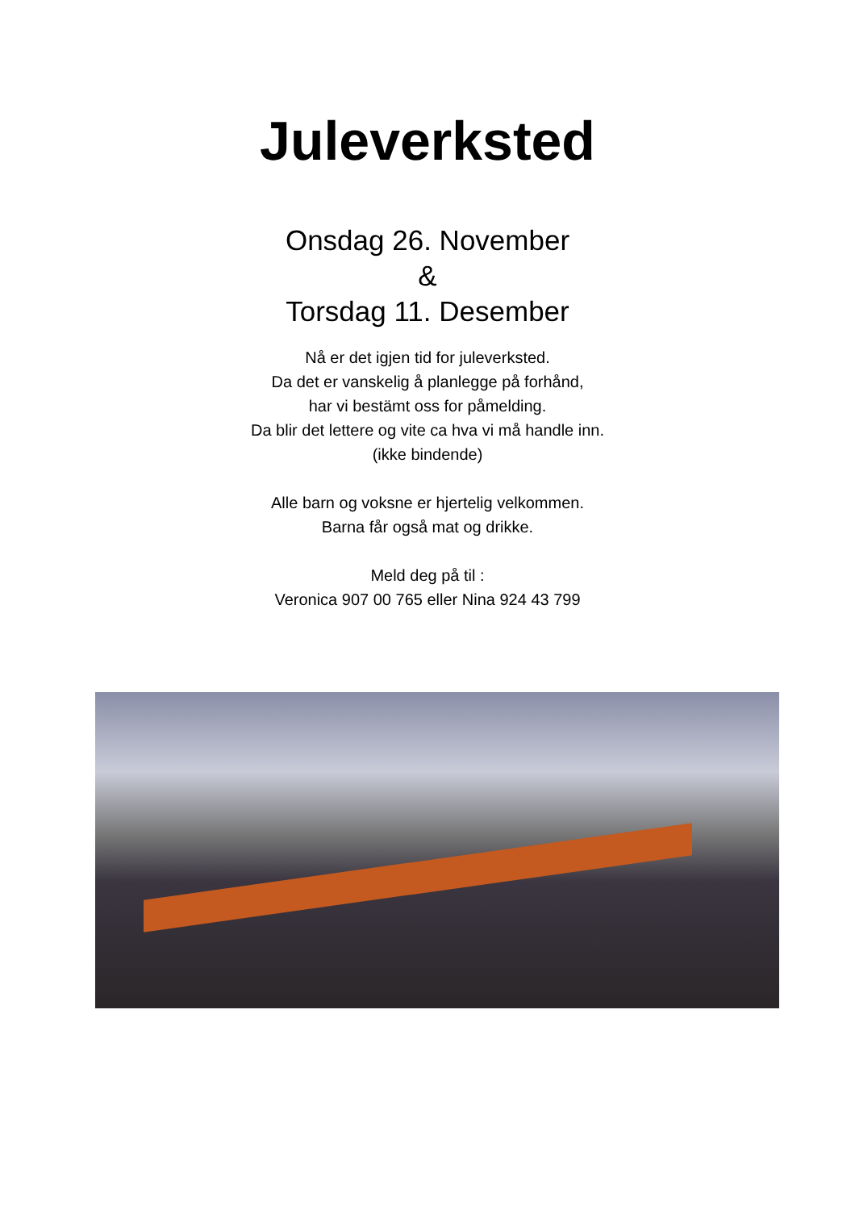Juleverksted
Onsdag 26. November
&
Torsdag 11. Desember
Nå er det igjen tid for juleverksted.
Da det er vanskelig å planlegge på forhånd,
har vi bestämt oss for påmelding.
Da blir det lettere og vite ca hva vi må handle inn.
(ikke bindende)
Alle barn og voksne er hjertelig velkommen.
Barna får også mat og drikke.
Meld deg på til :
Veronica 907 00 765 eller Nina 924 43 799